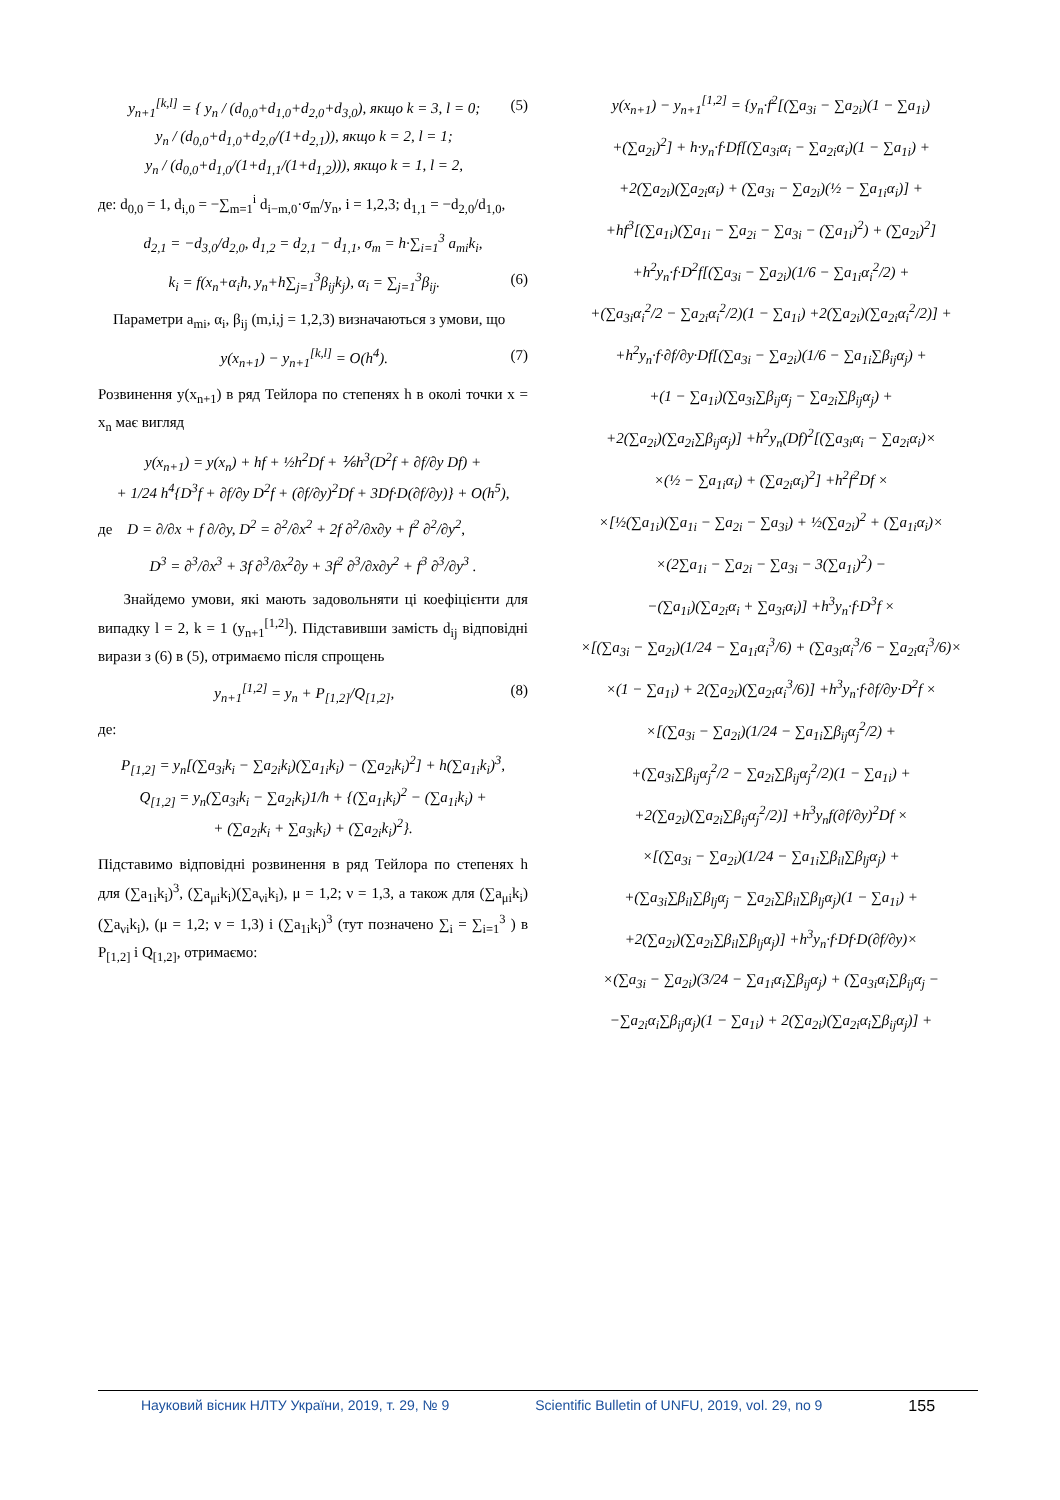y<sub>n+1</sub><sup>[k,l]</sup> = { y<sub>n</sub> / (d<sub>0,0</sub>+d<sub>1,0</sub>+d<sub>2,0</sub>+d<sub>3,0</sub>), якщо k = 3, l = 0;
y<sub>n</sub> / (d<sub>0,0</sub>+d<sub>1,0</sub>+d<sub>2,0</sub>/(1+d<sub>2,1</sub>)), якщо k = 2, l = 1;
y<sub>n</sub> / (d<sub>0,0</sub>+d<sub>1,0</sub>/(1+d<sub>1,1</sub>/(1+d<sub>1,2</sub>))), якщо k = 1, l = 2, (5)
де: d<sub>0,0</sub> = 1, d<sub>i,0</sub> = −∑<sub>m=1</sub><sup>i</sup> d<sub>i−m,0</sub>·σ<sub>m</sub>/y<sub>n</sub>, i = 1,2,3; d<sub>1,1</sub> = −d<sub>2,0</sub>/d<sub>1,0</sub>,
d<sub>2,1</sub> = −d<sub>3,0</sub>/d<sub>2,0</sub>, d<sub>1,2</sub> = d<sub>2,1</sub> − d<sub>1,1</sub>, σ<sub>m</sub> = h·∑<sub>i=1</sub><sup>3</sup> a<sub>mi</sub>k<sub>i</sub>,
k<sub>i</sub> = f(x<sub>n</sub>+α<sub>i</sub>h, y<sub>n</sub>+h∑<sub>j=1</sub><sup>3</sup>β<sub>ij</sub>k<sub>j</sub>), α<sub>i</sub> = ∑<sub>j=1</sub><sup>3</sup>β<sub>ij</sub>. (6)
Параметри a<sub>mi</sub>, α<sub>i</sub>, β<sub>ij</sub> (m,i,j = 1,2,3) визначаються з умови, що
y(x<sub>n+1</sub>) − y<sub>n+1</sub><sup>[k,l]</sup> = O(h<sup>4</sup>). (7)
Розвинення y(x<sub>n+1</sub>) в ряд Тейлора по степенях h в околі точки x = x<sub>n</sub> має вигляд
y(x<sub>n+1</sub>) = y(x<sub>n</sub>) + hf + ½h<sup>2</sup>Df + ⅙h<sup>3</sup>(D<sup>2</sup>f + ∂f/∂y Df) +
+ 1/24 h<sup>4</sup>{D<sup>3</sup>f + ∂f/∂y D<sup>2</sup>f + (∂f/∂y)<sup>2</sup>Df + 3Df·D(∂f/∂y)} + O(h<sup>5</sup>),
де D = ∂/∂x + f ∂/∂y, D<sup>2</sup> = ∂<sup>2</sup>/∂x<sup>2</sup> + 2f ∂<sup>2</sup>/∂x∂y + f<sup>2</sup> ∂<sup>2</sup>/∂y<sup>2</sup>,
D<sup>3</sup> = ∂<sup>3</sup>/∂x<sup>3</sup> + 3f ∂<sup>3</sup>/∂x<sup>2</sup>∂y + 3f<sup>2</sup> ∂<sup>3</sup>/∂x∂y<sup>2</sup> + f<sup>3</sup> ∂<sup>3</sup>/∂y<sup>3</sup> .
Знайдемо умови, які мають задовольняти ці коефіцієнти для випадку l = 2, k = 1 (y<sub>n+1</sub><sup>[1,2]</sup>). Підставивши замість d<sub>ij</sub> відповідні вирази з (6) в (5), отримаємо після спрощень
y<sub>n+1</sub><sup>[1,2]</sup> = y<sub>n</sub> + P<sub>[1,2]</sub>/Q<sub>[1,2]</sub>, (8)
де:
P<sub>[1,2]</sub> = y<sub>n</sub>[(∑a<sub>3i</sub>k<sub>i</sub> − ∑a<sub>2i</sub>k<sub>i</sub>)(∑a<sub>1i</sub>k<sub>i</sub>) − (∑a<sub>2i</sub>k<sub>i</sub>)<sup>2</sup>] + h(∑a<sub>1i</sub>k<sub>i</sub>)<sup>3</sup>,
Q<sub>[1,2]</sub> = y<sub>n</sub>(∑a<sub>3i</sub>k<sub>i</sub> − ∑a<sub>2i</sub>k<sub>i</sub>)1/h + {(∑a<sub>1i</sub>k<sub>i</sub>)<sup>2</sup> − (∑a<sub>1i</sub>k<sub>i</sub>) +
+ (∑a<sub>2i</sub>k<sub>i</sub> + ∑a<sub>3i</sub>k<sub>i</sub>) + (∑a<sub>2i</sub>k<sub>i</sub>)<sup>2</sup>}.
Підставимо відповідні розвинення в ряд Тейлора по степенях h для (∑a<sub>1i</sub>k<sub>i</sub>)<sup>3</sup>, (∑a<sub>μi</sub>k<sub>i</sub>)(∑a<sub>νi</sub>k<sub>i</sub>), μ = 1,2; ν = 1,3, а також для (∑a<sub>μi</sub>k<sub>i</sub>)(∑a<sub>νi</sub>k<sub>i</sub>), (μ = 1,2; ν = 1,3) і (∑a<sub>1i</sub>k<sub>i</sub>)<sup>3</sup> (тут позначено ∑<sub>i</sub> = ∑<sub>i=1</sub><sup>3</sup> ) в P<sub>[1,2]</sub> і Q<sub>[1,2]</sub>, отримаємо:
y(x<sub>n+1</sub>) − y<sub>n+1</sub><sup>[1,2]</sup> = {y<sub>n</sub>·f<sup>2</sup>[(∑a<sub>3i</sub> − ∑a<sub>2i</sub>)(1 − ∑a<sub>1i</sub>)
+(∑a<sub>2i</sub>)<sup>2</sup>] + h·y<sub>n</sub>·f·Df[(∑a<sub>3i</sub>α<sub>i</sub> − ∑a<sub>2i</sub>α<sub>i</sub>)(1 − ∑a<sub>1i</sub>) +
+2(∑a<sub>2i</sub>)(∑a<sub>2i</sub>α<sub>i</sub>) + (∑a<sub>3i</sub> − ∑a<sub>2i</sub>)(½ − ∑a<sub>1i</sub>α<sub>i</sub>)] +
+hf<sup>3</sup>[(∑a<sub>1i</sub>)(∑a<sub>1i</sub> − ∑a<sub>2i</sub> − ∑a<sub>3i</sub> − (∑a<sub>1i</sub>)<sup>2</sup>) + (∑a<sub>2i</sub>)<sup>2</sup>]
+h<sup>2</sup>y<sub>n</sub>·f·D<sup>2</sup>f[(∑a<sub>3i</sub> − ∑a<sub>2i</sub>)(1/6 − ∑a<sub>1i</sub>α<sub>i</sub><sup>2</sup>/2) +
+(∑a<sub>3i</sub>α<sub>i</sub><sup>2</sup>/2 − ∑a<sub>2i</sub>α<sub>i</sub><sup>2</sup>/2)(1 − ∑a<sub>1i</sub>) +2(∑a<sub>2i</sub>)(∑a<sub>2i</sub>α<sub>i</sub><sup>2</sup>/2)] +
+h<sup>2</sup>y<sub>n</sub>·f·∂f/∂y·Df[(∑a<sub>3i</sub> − ∑a<sub>2i</sub>)(1/6 − ∑a<sub>1i</sub>∑β<sub>ij</sub>α<sub>j</sub>) +
+(1 − ∑a<sub>1i</sub>)(∑a<sub>3i</sub>∑β<sub>ij</sub>α<sub>j</sub> − ∑a<sub>2i</sub>∑β<sub>ij</sub>α<sub>j</sub>) +
+2(∑a<sub>2i</sub>)(∑a<sub>2i</sub>∑β<sub>ij</sub>α<sub>j</sub>)] +h<sup>2</sup>y<sub>n</sub>(Df)<sup>2</sup>[(∑a<sub>3i</sub>α<sub>i</sub> − ∑a<sub>2i</sub>α<sub>i</sub>)×
×(½ − ∑a<sub>1i</sub>α<sub>i</sub>) + (∑a<sub>2i</sub>α<sub>i</sub>)<sup>2</sup>] +h<sup>2</sup>f<sup>2</sup>Df ×
×[½(∑a<sub>1i</sub>)(∑a<sub>1i</sub> − ∑a<sub>2i</sub> − ∑a<sub>3i</sub>) + ½(∑a<sub>2i</sub>)<sup>2</sup> + (∑a<sub>1i</sub>α<sub>i</sub>)×
×(2∑a<sub>1i</sub> − ∑a<sub>2i</sub> − ∑a<sub>3i</sub> − 3(∑a<sub>1i</sub>)<sup>2</sup>) −
−(∑a<sub>1i</sub>)(∑a<sub>2i</sub>α<sub>i</sub> + ∑a<sub>3i</sub>α<sub>i</sub>)] +h<sup>3</sup>y<sub>n</sub>·f·D<sup>3</sup>f ×
×[(∑a<sub>3i</sub> − ∑a<sub>2i</sub>)(1/24 − ∑a<sub>1i</sub>α<sub>i</sub><sup>3</sup>/6) + (∑a<sub>3i</sub>α<sub>i</sub><sup>3</sup>/6 − ∑a<sub>2i</sub>α<sub>i</sub><sup>3</sup>/6)×
×(1 − ∑a<sub>1i</sub>) + 2(∑a<sub>2i</sub>)(∑a<sub>2i</sub>α<sub>i</sub><sup>3</sup>/6)] +h<sup>3</sup>y<sub>n</sub>·f·∂f/∂y·D<sup>2</sup>f ×
×[(∑a<sub>3i</sub> − ∑a<sub>2i</sub>)(1/24 − ∑a<sub>1i</sub>∑β<sub>ij</sub>α<sub>j</sub><sup>2</sup>/2) +
+(∑a<sub>3i</sub>∑β<sub>ij</sub>α<sub>j</sub><sup>2</sup>/2 − ∑a<sub>2i</sub>∑β<sub>ij</sub>α<sub>j</sub><sup>2</sup>/2)(1 − ∑a<sub>1i</sub>) +
+2(∑a<sub>2i</sub>)(∑a<sub>2i</sub>∑β<sub>ij</sub>α<sub>j</sub><sup>2</sup>/2)] +h<sup>3</sup>y<sub>n</sub>f(∂f/∂y)<sup>2</sup>Df ×
×[(∑a<sub>3i</sub> − ∑a<sub>2i</sub>)(1/24 − ∑a<sub>1i</sub>∑β<sub>il</sub>∑β<sub>lj</sub>α<sub>j</sub>) +
+(∑a<sub>3i</sub>∑β<sub>il</sub>∑β<sub>lj</sub>α<sub>j</sub> − ∑a<sub>2i</sub>∑β<sub>il</sub>∑β<sub>lj</sub>α<sub>j</sub>)(1 − ∑a<sub>1i</sub>) +
+2(∑a<sub>2i</sub>)(∑a<sub>2i</sub>∑β<sub>il</sub>∑β<sub>lj</sub>α<sub>j</sub>)] +h<sup>3</sup>y<sub>n</sub>·f·Df·D(∂f/∂y)×
×(∑a<sub>3i</sub> − ∑a<sub>2i</sub>)(3/24 − ∑a<sub>1i</sub>α<sub>i</sub>∑β<sub>ij</sub>α<sub>j</sub>) + (∑a<sub>3i</sub>α<sub>i</sub>∑β<sub>ij</sub>α<sub>j</sub> −
−∑a<sub>2i</sub>α<sub>i</sub>∑β<sub>ij</sub>α<sub>j</sub>)(1 − ∑a<sub>1i</sub>) + 2(∑a<sub>2i</sub>)(∑a<sub>2i</sub>α<sub>i</sub>∑β<sub>ij</sub>α<sub>j</sub>)] +
Науковий вісник НЛТУ України, 2019, т. 29, № 9 Scientific Bulletin of UNFU, 2019, vol. 29, no 9 155